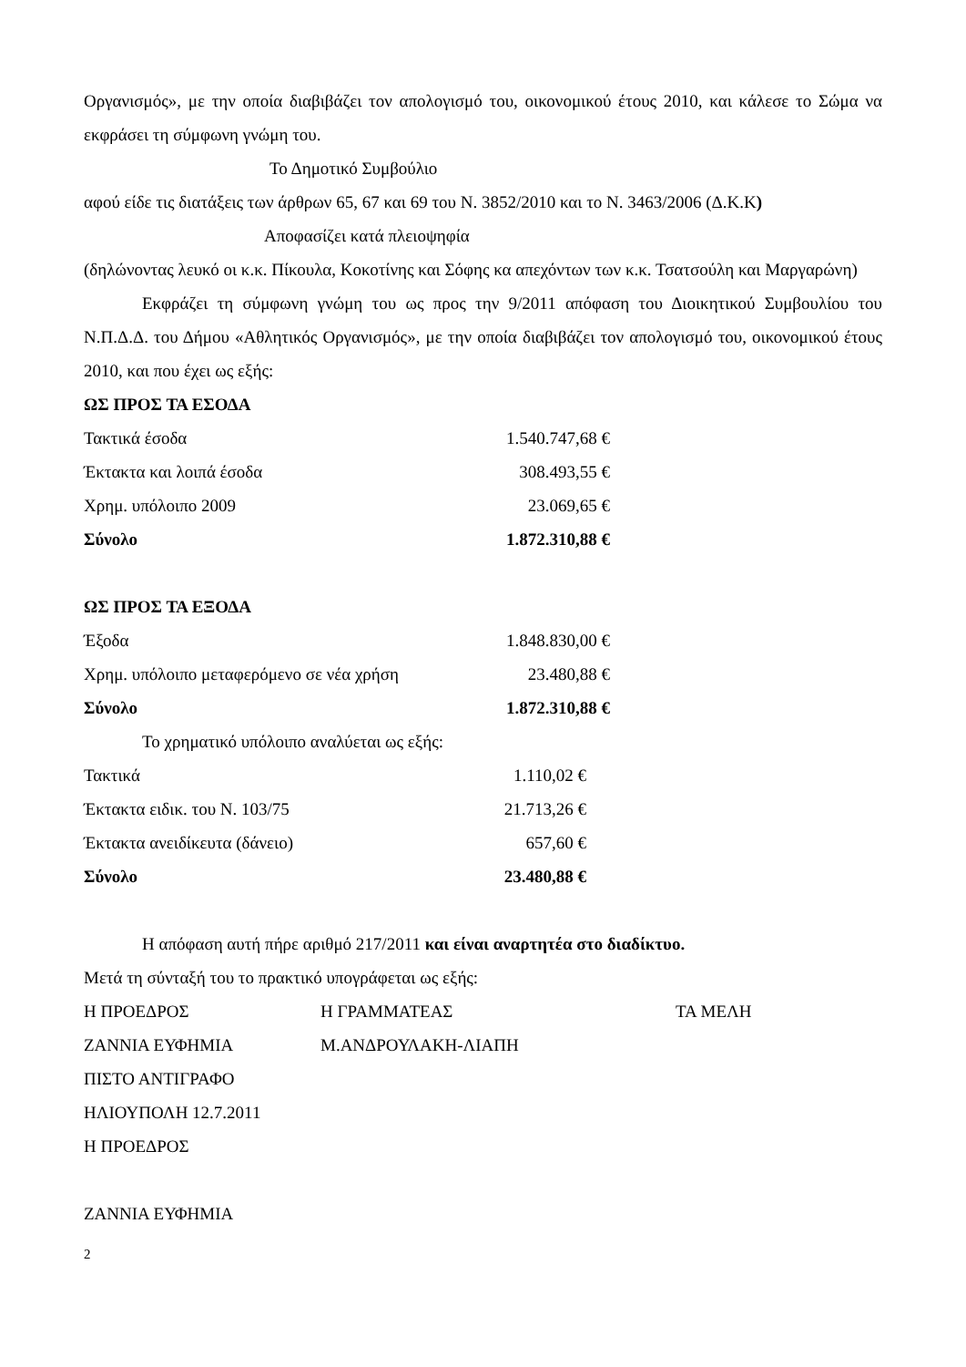Οργανισμός», με την οποία διαβιβάζει τον απολογισμό του, οικονομικού έτους 2010, και κάλεσε το Σώμα να εκφράσει τη σύμφωνη γνώμη του.
Το Δημοτικό Συμβούλιο
αφού είδε τις διατάξεις των άρθρων 65, 67 και 69 του Ν. 3852/2010 και το Ν. 3463/2006 (Δ.Κ.Κ)
Αποφασίζει κατά πλειοψηφία
(δηλώνοντας λευκό οι κ.κ. Πίκουλα, Κοκοτίνης και Σόφης κα απεχόντων των κ.κ. Τσατσούλη και Μαργαρώνη)
Εκφράζει τη σύμφωνη γνώμη του ως προς την 9/2011 απόφαση του Διοικητικού Συμβουλίου του Ν.Π.Δ.Δ. του Δήμου «Αθλητικός Οργανισμός», με την οποία διαβιβάζει τον απολογισμό του, οικονομικού έτους 2010, και που έχει ως εξής:
ΩΣ ΠΡΟΣ ΤΑ ΕΣΟΔΑ
| Τακτικά έσοδα | 1.540.747,68 € |
| Έκτακτα και λοιπά έσοδα | 308.493,55 € |
| Χρημ. υπόλοιπο 2009 | 23.069,65 € |
| Σύνολο | 1.872.310,88 € |
ΩΣ ΠΡΟΣ ΤΑ ΕΞΟΔΑ
| Έξοδα | 1.848.830,00 € |
| Χρημ. υπόλοιπο μεταφερόμενο σε νέα χρήση | 23.480,88 € |
| Σύνολο | 1.872.310,88 € |
Το χρηματικό υπόλοιπο αναλύεται ως εξής:
| Τακτικά | 1.110,02 € |
| Έκτακτα ειδικ. του Ν. 103/75 | 21.713,26 € |
| Έκτακτα ανειδίκευτα (δάνειο) | 657,60 € |
| Σύνολο | 23.480,88 € |
Η απόφαση αυτή πήρε αριθμό 217/2011 και είναι αναρτητέα στο διαδίκτυο.
Μετά τη σύνταξή του το πρακτικό υπογράφεται ως εξής:
| Η ΠΡΟΕΔΡΟΣ | Η ΓΡΑΜΜΑΤΕΑΣ | ΤΑ ΜΕΛΗ |
| ΖΑΝΝΙΑ ΕΥΦΗΜΙΑ | Μ.ΑΝΔΡΟΥΛΑΚΗ-ΛΙΑΠΗ | |
ΠΙΣΤΟ ΑΝΤΙΓΡΑΦΟ
ΗΛΙΟΥΠΟΛΗ 12.7.2011
Η ΠΡΟΕΔΡΟΣ
ΖΑΝΝΙΑ ΕΥΦΗΜΙΑ
2